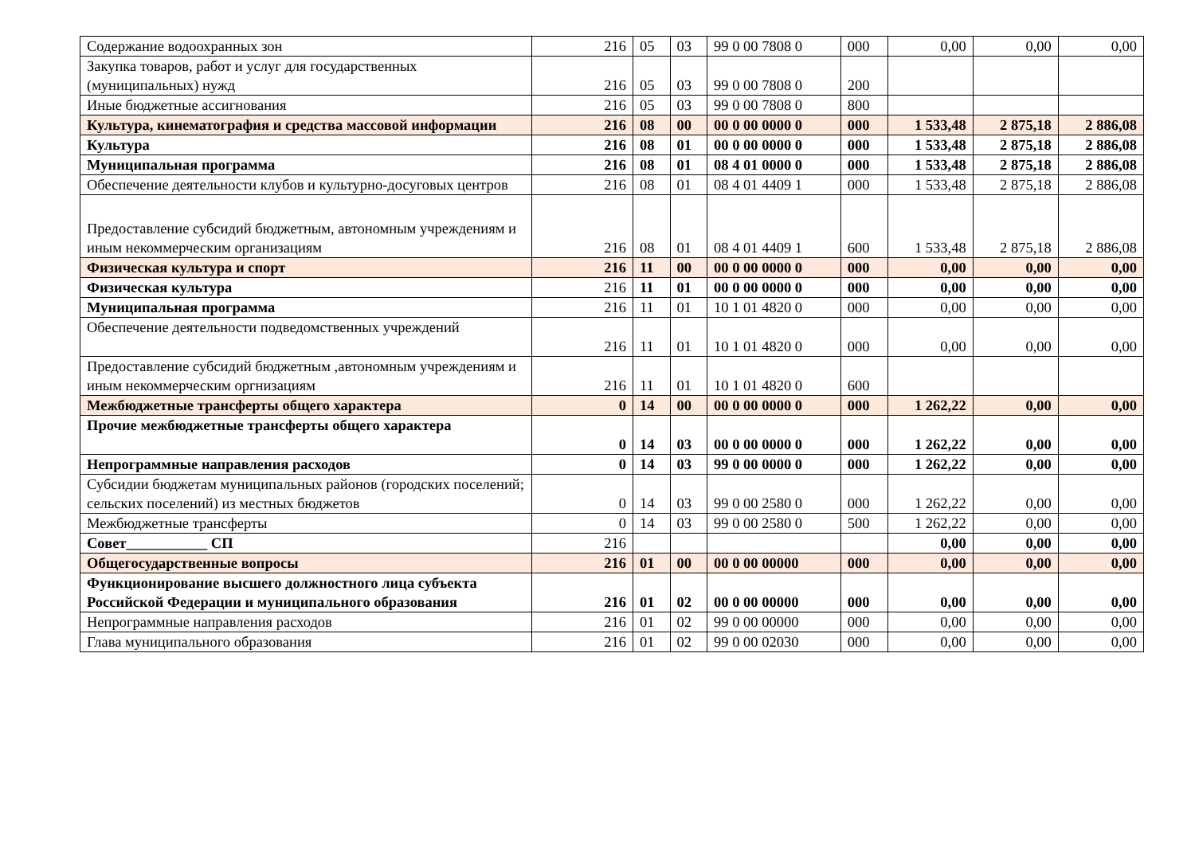| Содержание водоохранных зон | 216 | 05 | 03 | 99 0 00 7808 0 | 000 | 0,00 | 0,00 | 0,00 |
| Закупка товаров, работ и услуг для государственных (муниципальных) нужд | 216 | 05 | 03 | 99 0 00 7808 0 | 200 | | | |
| Иные бюджетные ассигнования | 216 | 05 | 03 | 99 0 00 7808 0 | 800 | | | |
| Культура, кинематография и средства массовой информации | 216 | 08 | 00 | 00 0 00 0000 0 | 000 | 1 533,48 | 2 875,18 | 2 886,08 |
| Культура | 216 | 08 | 01 | 00 0 00 0000 0 | 000 | 1 533,48 | 2 875,18 | 2 886,08 |
| Муниципальная программа | 216 | 08 | 01 | 08 4 01 0000 0 | 000 | 1 533,48 | 2 875,18 | 2 886,08 |
| Обеспечение деятельности клубов и культурно-досуговых центров | 216 | 08 | 01 | 08 4 01 4409 1 | 000 | 1 533,48 | 2 875,18 | 2 886,08 |
| Предоставление субсидий бюджетным, автономным учреждениям и иным некоммерческим организациям | 216 | 08 | 01 | 08 4 01 4409 1 | 600 | 1 533,48 | 2 875,18 | 2 886,08 |
| Физическая культура и спорт | 216 | 11 | 00 | 00 0 00 0000 0 | 000 | 0,00 | 0,00 | 0,00 |
| Физическая культура | 216 | 11 | 01 | 00 0 00 0000 0 | 000 | 0,00 | 0,00 | 0,00 |
| Муниципальная программа | 216 | 11 | 01 | 10 1 01 4820 0 | 000 | 0,00 | 0,00 | 0,00 |
| Обеспечение деятельности подведомственных учреждений | 216 | 11 | 01 | 10 1 01 4820 0 | 000 | 0,00 | 0,00 | 0,00 |
| Предоставление субсидий бюджетным ,автономным учреждениям и иным некоммерческим оргнизациям | 216 | 11 | 01 | 10 1 01 4820 0 | 600 | | | |
| Межбюджетные трансферты общего характера | 0 | 14 | 00 | 00 0 00 0000 0 | 000 | 1 262,22 | 0,00 | 0,00 |
| Прочие межбюджетные трансферты общего характера | 0 | 14 | 03 | 00 0 00 0000 0 | 000 | 1 262,22 | 0,00 | 0,00 |
| Непрограммные направления расходов | 0 | 14 | 03 | 99 0 00 0000 0 | 000 | 1 262,22 | 0,00 | 0,00 |
| Субсидии бюджетам муниципальных районов (городских поселений; сельских поселений) из местных бюджетов | 0 | 14 | 03 | 99 0 00 2580 0 | 000 | 1 262,22 | 0,00 | 0,00 |
| Межбюджетные трансферты | 0 | 14 | 03 | 99 0 00 2580 0 | 500 | 1 262,22 | 0,00 | 0,00 |
| Совет___________ СП | 216 | | | | | 0,00 | 0,00 | 0,00 |
| Общегосударственные вопросы | 216 | 01 | 00 | 00 0 00 00000 | 000 | 0,00 | 0,00 | 0,00 |
| Функционирование высшего должностного лица субъекта Российской Федерации и муниципального образования | 216 | 01 | 02 | 00 0 00 00000 | 000 | 0,00 | 0,00 | 0,00 |
| Непрограммные направления расходов | 216 | 01 | 02 | 99 0 00 00000 | 000 | 0,00 | 0,00 | 0,00 |
| Глава муниципального образования | 216 | 01 | 02 | 99 0 00 02030 | 000 | 0,00 | 0,00 | 0,00 |